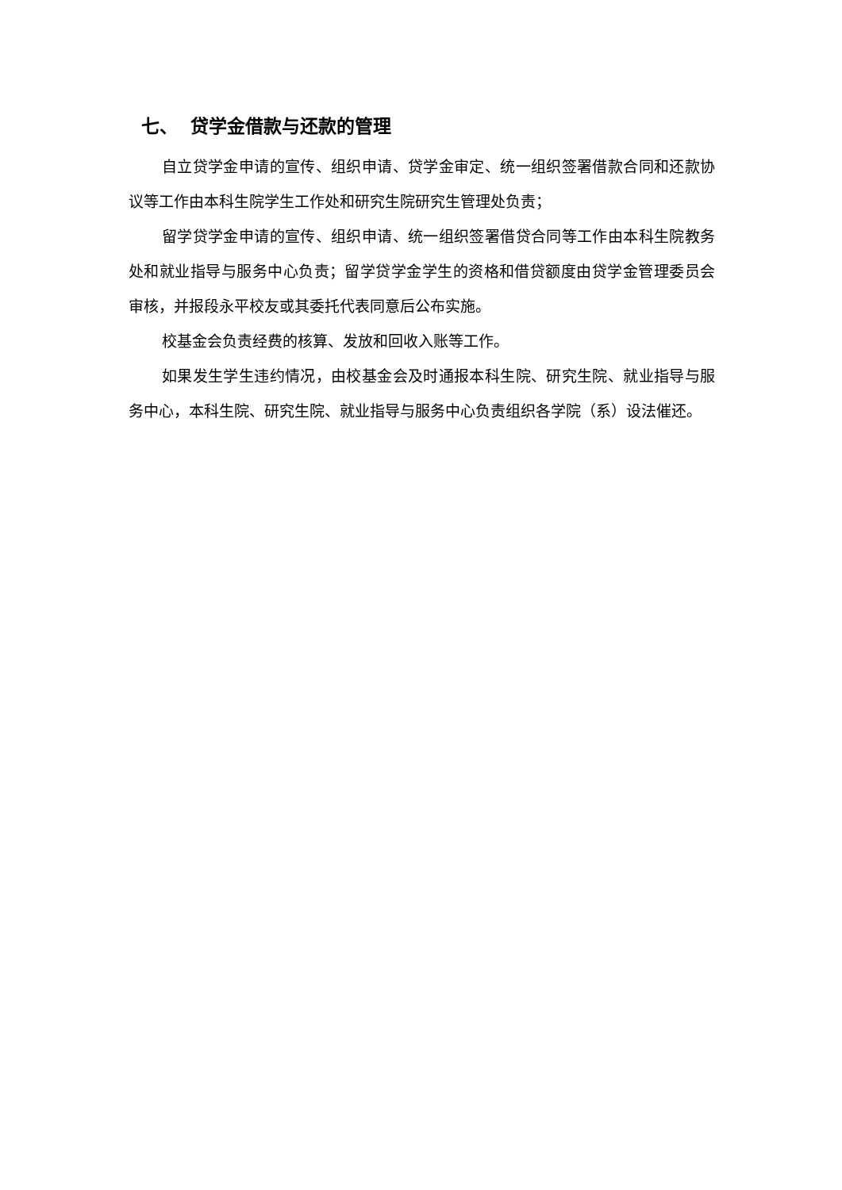七、 贷学金借款与还款的管理
自立贷学金申请的宣传、组织申请、贷学金审定、统一组织签署借款合同和还款协议等工作由本科生院学生工作处和研究生院研究生管理处负责；
留学贷学金申请的宣传、组织申请、统一组织签署借贷合同等工作由本科生院教务处和就业指导与服务中心负责；留学贷学金学生的资格和借贷额度由贷学金管理委员会审核，并报段永平校友或其委托代表同意后公布实施。
校基金会负责经费的核算、发放和回收入账等工作。
如果发生学生违约情况，由校基金会及时通报本科生院、研究生院、就业指导与服务中心，本科生院、研究生院、就业指导与服务中心负责组织各学院（系）设法催还。